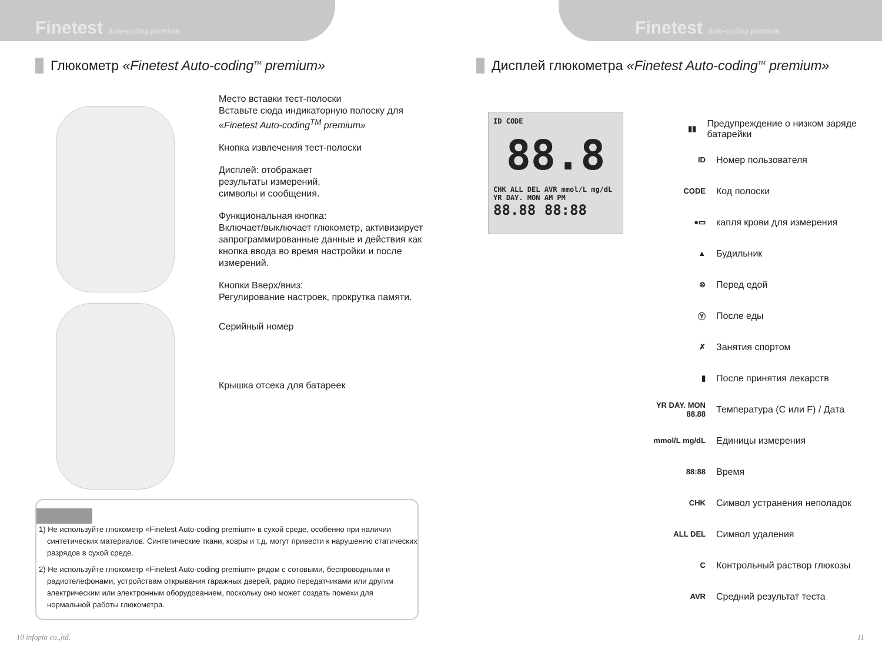Finetest Auto-coding premium
Глюкометр «Finetest Auto-coding<sup>TM</sup> premium»
Место вставки тест-полоски
Вставьте сюда индикаторную полоску для «Finetest Auto-coding<sup>TM</sup> premium»
Кнопка извлечения тест-полоски
Дисплей: отображает
результаты измерений,
символы и сообщения.
Функциональная кнопка:
Включает/выключает глюкометр, активизирует запрограммированные данные и действия как кнопка ввода во время настройки и после измерений.
Кнопки Вверх/вниз:
Регулирование настроек, прокрутка памяти.
Серийный номер
Крышка отсека для батареек
1) Не используйте глюкометр «Finetest Auto-coding premium» в сухой среде, особенно при наличии синтетических материалов. Синтетические ткани, ковры и т.д. могут привести к нарушению статических разрядов в сухой среде.
2) Не используйте глюкометр «Finetest Auto-coding premium» рядом с сотовыми, беспроводными и радиотелефонами, устройствам открывания гаражных дверей, радио передатчиками или другим электрическим или электронным оборудованием, поскольку оно может создать помехи для нормальной работы глюкометра.
10 infopia co.,ltd.
Finetest Auto-coding premium
Дисплей глюкометра «Finetest Auto-coding<sup>TM</sup> premium»
ID CODE
88.8
CHK ALL DEL AVR mmol/L mg/dL
YR DAY. MON AM PM
88.88 88:88
▮▮ Предупреждение о низком заряде батарейки
ID Номер пользователя
CODE Код полоски
●▭ капля крови для измерения
▲ Будильник
⊗ Перед едой
Ⓨ После еды
✗ Занятия спортом
▮ После принятия лекарств
YR DAY. MON 88.88 Температура (C или F) / Дата
mmol/L mg/dL Единицы измерения
88:88 Время
CHK Символ устранения неполадок
ALL DEL Символ удаления
C Контрольный раствор глюкозы
AVR Средний результат теста
11